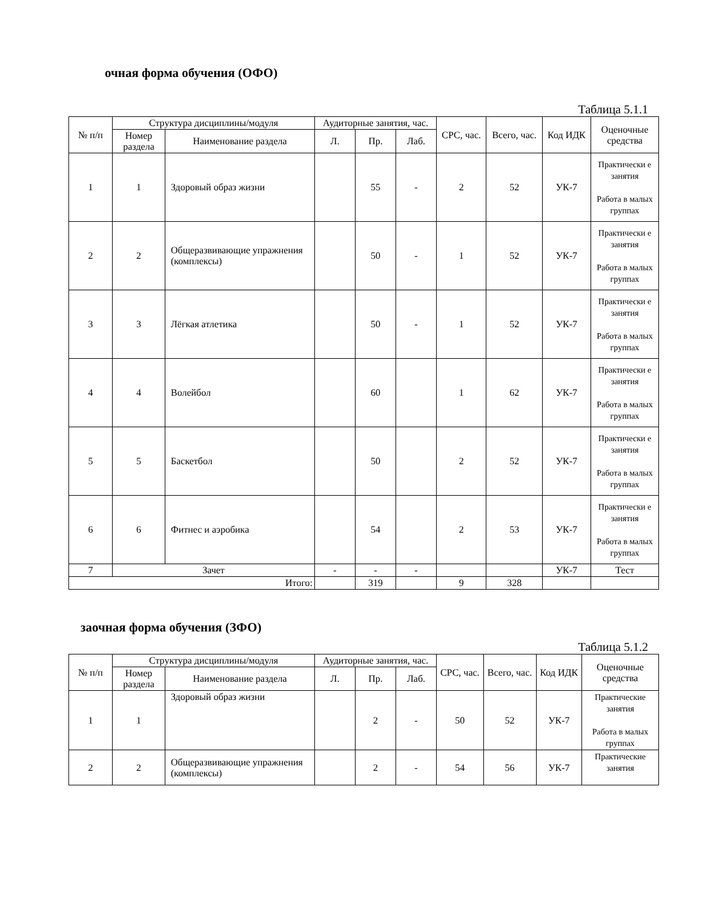очная форма обучения (ОФО)
Таблица 5.1.1
| № п/п | Структура дисциплины/модуля | | Аудиторные занятия, час. | | | СРС, час. | Всего, час. | Код ИДК | Оценочные средства |
| --- | --- | --- | --- | --- | --- | --- | --- | --- | --- |
| | Номер раздела | Наименование раздела | Л. | Пр. | Лаб. | | | | |
| 1 | 1 | Здоровый образ жизни | | 55 | - | 2 | 52 | УК-7 | Практически е занятия Работа в малых группах |
| 2 | 2 | Общеразвивающие упражнения (комплексы) | | 50 | - | 1 | 52 | УК-7 | Практически е занятия Работа в малых группах |
| 3 | 3 | Лёгкая атлетика | | 50 | - | 1 | 52 | УК-7 | Практически е занятия Работа в малых группах |
| 4 | 4 | Волейбол | | 60 | | 1 | 62 | УК-7 | Практически е занятия Работа в малых группах |
| 5 | 5 | Баскетбол | | 50 | | 2 | 52 | УК-7 | Практически е занятия Работа в малых группах |
| 6 | 6 | Фитнес и аэробика | | 54 | | 2 | 53 | УК-7 | Практически е занятия Работа в малых группах |
| 7 | Зачет | | - | - | - | | | УК-7 | Тест |
| Итого: | | | | 319 | | 9 | 328 | | |
заочная форма обучения (ЗФО)
Таблица 5.1.2
| № п/п | Структура дисциплины/модуля | | Аудиторные занятия, час. | | | СРС, час. | Всего, час. | Код ИДК | Оценочные средства |
| --- | --- | --- | --- | --- | --- | --- | --- | --- | --- |
| | Номер раздела | Наименование раздела | Л. | Пр. | Лаб. | | | | |
| 1 | 1 | Здоровый образ жизни | | 2 | - | 50 | 52 | УК-7 | Практические занятия Работа в малых группах |
| 2 | 2 | Общеразвивающие упражнения (комплексы) | | 2 | - | 54 | 56 | УК-7 | Практические занятия |